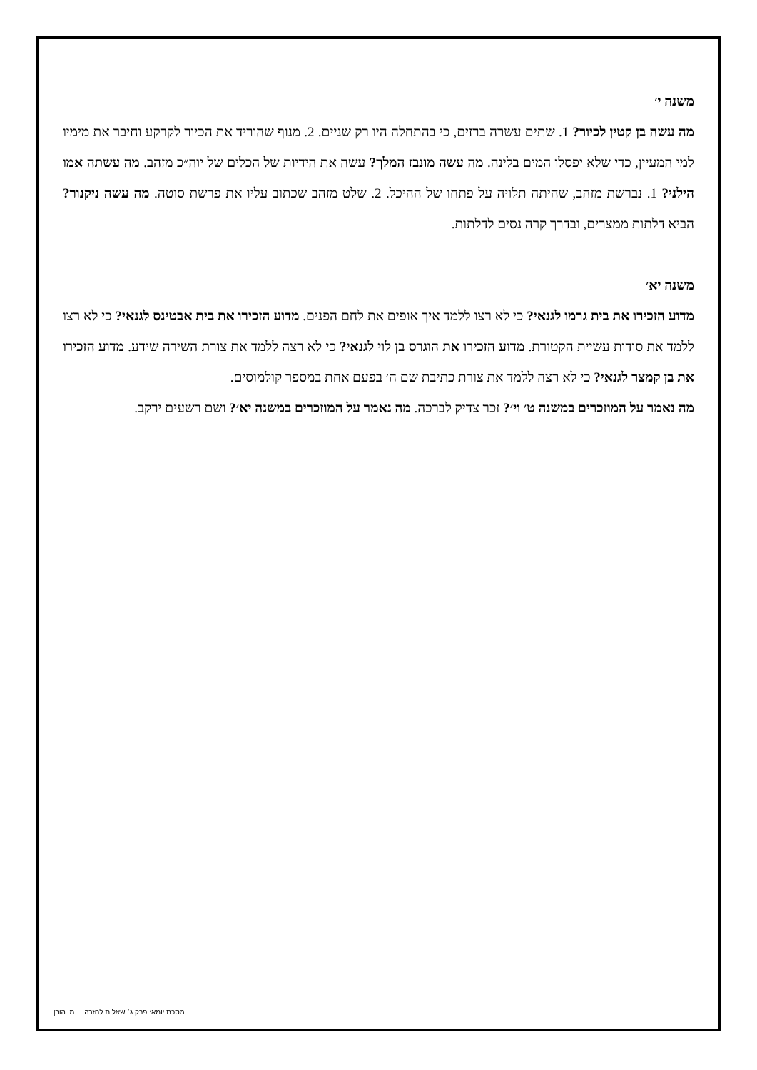משנה י׳
מה עשה בן קטין לכיור? 1. שתים עשרה ברזים, כי בהתחלה היו רק שניים. 2. מנוף שהוריד את הכיור לקרקע וחיבר את מימיו למי המעיין, כדי שלא יפסלו המים בלינה. מה עשה מונבז המלך? עשה את הידיות של הכלים של יוה״כ מזהב. מה עשתה אמו הילני? 1. נברשת מזהב, שהיתה תלויה על פתחו של ההיכל. 2. שלט מזהב שכתוב עליו את פרשת סוטה. מה עשה ניקנור? הביא דלתות ממצרים, ובדרך קרה נסים לדלתות.
משנה יא׳
מדוע הזכירו את בית גרמו לגנאי? כי לא רצו ללמד איך אופים את לחם הפנים. מדוע הזכירו את בית אבטינס לגנאי? כי לא רצו ללמד את סודות עשיית הקטורת. מדוע הזכירו את הוגרס בן לוי לגנאי? כי לא רצה ללמד את צורת השירה שידע. מדוע הזכירו את בן קמצר לגנאי? כי לא רצה ללמד את צורת כתיבת שם ה׳ בפעם אחת במספר קולמוסים.
מה נאמר על המוזכרים במשנה ט׳ וי׳? זכר צדיק לברכה. מה נאמר על המוזכרים במשנה יא׳? ושם רשעים ירקב.
מסכת יומא: פרק ג׳ שאלות לחזרה מ. הורן